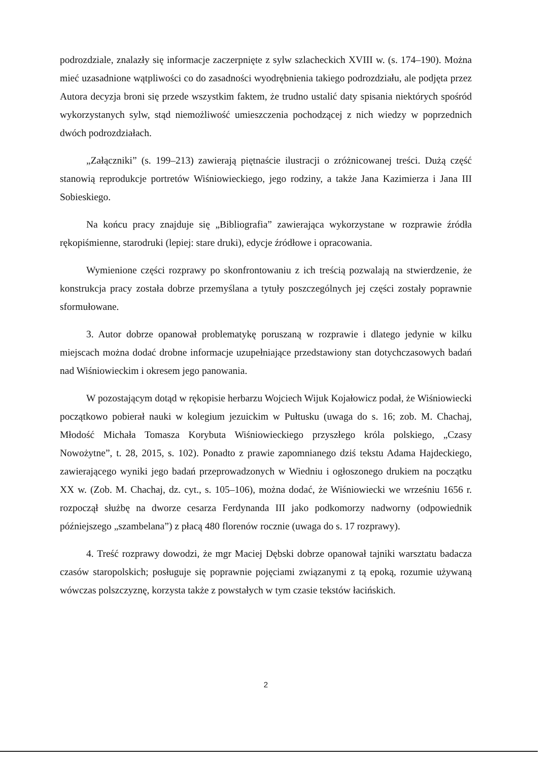podrozdziale, znalazły się informacje zaczerpnięte z sylw szlacheckich XVIII w. (s. 174–190). Można mieć uzasadnione wątpliwości co do zasadności wyodrębnienia takiego podrozdziału, ale podjęta przez Autora decyzja broni się przede wszystkim faktem, że trudno ustalić daty spisania niektórych spośród wykorzystanych sylw, stąd niemożliwość umieszczenia pochodzącej z nich wiedzy w poprzednich dwóch podrozdziałach.
„Załączniki” (s. 199–213) zawierają piętnaście ilustracji o zróżnicowanej treści. Dużą część stanowią reprodukcje portretów Wiśniowieckiego, jego rodziny, a także Jana Kazimierza i Jana III Sobieskiego.
Na końcu pracy znajduje się „Bibliografia” zawierająca wykorzystane w rozprawie źródła rękopiśmienne, starodruki (lepiej: stare druki), edycje źródłowe i opracowania.
Wymienione części rozprawy po skonfrontowaniu z ich treścią pozwalają na stwierdzenie, że konstrukcja pracy została dobrze przemyślana a tytuły poszczególnych jej części zostały poprawnie sformułowane.
3. Autor dobrze opanował problematykę poruszaną w rozprawie i dlatego jedynie w kilku miejscach można dodać drobne informacje uzupełniające przedstawiony stan dotychczasowych badań nad Wiśniowieckim i okresem jego panowania.
W pozostającym dotąd w rękopisie herbarzu Wojciech Wijuk Kojałowicz podał, że Wiśniowiecki początkowo pobierał nauki w kolegium jezuickim w Pułtusku (uwaga do s. 16; zob. M. Chachaj, Młodość Michała Tomasza Korybuta Wiśniowieckiego przyszłego króla polskiego, „Czasy Nowożytne”, t. 28, 2015, s. 102). Ponadto z prawie zapomnianego dziś tekstu Adama Hajdeckiego, zawierającego wyniki jego badań przeprowadzonych w Wiedniu i ogłoszonego drukiem na początku XX w. (Zob. M. Chachaj, dz. cyt., s. 105–106), można dodać, że Wiśniowiecki we wrześniu 1656 r. rozpoczął służbę na dworze cesarza Ferdynanda III jako podkomorzy nadworny (odpowiednik późniejszego „szambelana”) z płacą 480 florenów rocznie (uwaga do s. 17 rozprawy).
4. Treść rozprawy dowodzi, że mgr Maciej Dębski dobrze opanował tajniki warsztatu badacza czasów staropolskich; posługuje się poprawnie pojęciami związanymi z tą epoką, rozumie używaną wówczas polszczyznę, korzysta także z powstałych w tym czasie tekstów łacińskich.
2